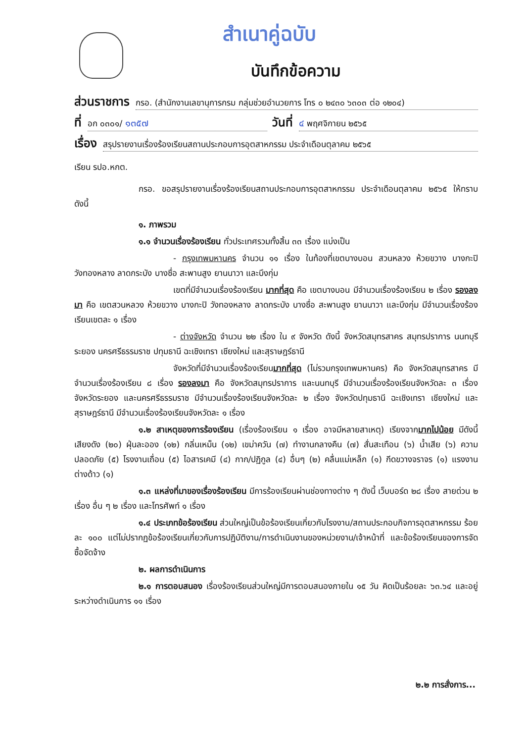สำเนาคู่ฉบับ
บันทึกข้อความ
ส่วนราชการ กรอ. (สำนักงานเลขานุการกรม กลุ่มช่วยอำนวยการ โทร ๐ ๒๔๓๐ ๖๓๐๓ ต่อ ๑๒๐๔)
ที่ อก ๐๓๐๑/ ๑๓๕๗ วันที่ ๔ พฤศจิกายน ๒๕๖๕
เรื่อง สรุปรายงานเรื่องร้องเรียนสถานประกอบการอุตสาหกรรม ประจำเดือนตุลาคม ๒๕๖๕
เรียน รปอ.หกต.
กรอ. ขอสรุปรายงานเรื่องร้องเรียนสถานประกอบการอุตสาหกรรม ประจำเดือนตุลาคม ๒๕๖๕ ให้ทราบ ดังนี้
๑. ภาพรวม
๑.๑ จำนวนเรื่องร้องเรียน ทั่วประเทศรวมทั้งสิ้น ๓๓ เรื่อง แบ่งเป็น
- กรุงเทพมหานคร จำนวน ๑๑ เรื่อง ในท้องที่เขตบางบอน สวนหลวง ห้วยขวาง บางกะปิ วังทองหลาง ลาดกระบัง บางซื่อ สะพานสูง ยานนาวา และบึงกุ่ม
เขตที่มีจำนวนเรื่องร้องเรียน มากที่สุด คือ เขตบางบอน มีจำนวนเรื่องร้องเรียน ๒ เรื่อง รองลงมา คือ เขตสวนหลวง ห้วยขวาง บางกะปิ วังทองหลาง ลาดกระบัง บางซื่อ สะพานสูง ยานนาวา และบึงกุ่ม มีจำนวนเรื่องร้องเรียนเขตละ ๑ เรื่อง
- ต่างจังหวัด จำนวน ๒๒ เรื่อง ใน ๙ จังหวัด ดังนี้ จังหวัดสมุทรสาคร สมุทรปราการ นนทบุรี ระยอง นครศรีธรรมราช ปทุมธานี ฉะเชิงเทรา เชียงใหม่ และสุราษฎร์ธานี
จังหวัดที่มีจำนวนเรื่องร้องเรียนมากที่สุด (ไม่รวมกรุงเทพมหานคร) คือ จังหวัดสมุทรสาคร มีจำนวนเรื่องร้องเรียน ๘ เรื่อง รองลงมา คือ จังหวัดสมุทรปราการ และนนทบุรี มีจำนวนเรื่องร้องเรียนจังหวัดละ ๓ เรื่อง จังหวัดระยอง และนครศรีธรรมราช มีจำนวนเรื่องร้องเรียนจังหวัดละ ๒ เรื่อง จังหวัดปทุมธานี ฉะเชิงเทรา เชียงใหม่ และสุราษฎร์ธานี มีจำนวนเรื่องร้องเรียนจังหวัดละ ๑ เรื่อง
๑.๒ สาเหตุของการร้องเรียน (เรื่องร้องเรียน ๑ เรื่อง อาจมีหลายสาเหตุ) เรียงจากมากไปน้อย มีดังนี้ เสียงดัง (๒๐) ฝุ่นละออง (๑๒) กลิ่นเหม็น (๑๒) เขม่าควัน (๗) ทำงานกลางคืน (๗) สั่นสะเทือน (๖) น้ำเสีย (๖) ความปลอดภัย (๕) โรงงานเถื่อน (๕) ไอสารเคมี (๔) กาก/ปฏิกูล (๔) อื่นๆ (๒) คลื่นแม่เหล็ก (๑) กีดขวางจราจร (๑) แรงงานต่างด้าว (๑)
๑.๓ แหล่งที่มาของเรื่องร้องเรียน มีการร้องเรียนผ่านช่องทางต่าง ๆ ดังนี้ เว็บบอร์ด ๒๘ เรื่อง สายด่วน ๒ เรื่อง อื่น ๆ ๒ เรื่อง และโทรศัพท์ ๑ เรื่อง
๑.๔ ประเภทข้อร้องเรียน ส่วนใหญ่เป็นข้อร้องเรียนเกี่ยวกับโรงงาน/สถานประกอบกิจการอุตสาหกรรม ร้อยละ ๑๐๐ แต่ไม่ปรากฏข้อร้องเรียนเกี่ยวกับการปฏิบัติงาน/การดำเนินงานของหน่วยงาน/เจ้าหน้าที่ และข้อร้องเรียนของการจัดซื้อจัดจ้าง
๒. ผลการดำเนินการ
๒.๑ การตอบสนอง เรื่องร้องเรียนส่วนใหญ่มีการตอบสนองภายใน ๑๕ วัน คิดเป็นร้อยละ ๖๓.๖๔ และอยู่ระหว่างดำเนินการ ๑๑ เรื่อง
๒.๒ การสั่งการ...